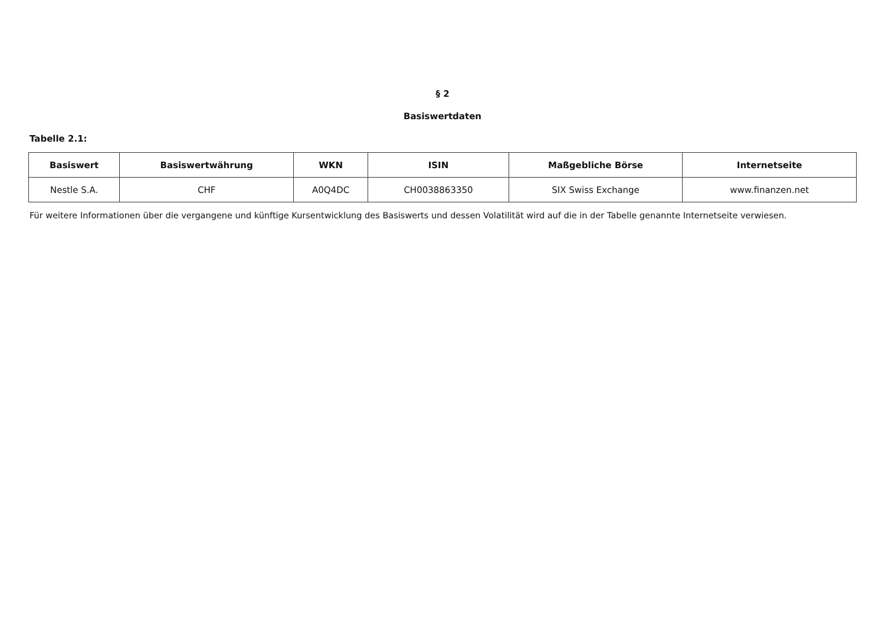§ 2
Basiswertdaten
Tabelle 2.1:
| Basiswert | Basiswertwährung | WKN | ISIN | Maßgebliche Börse | Internetseite |
| --- | --- | --- | --- | --- | --- |
| Nestle S.A. | CHF | A0Q4DC | CH0038863350 | SIX Swiss Exchange | www.finanzen.net |
Für weitere Informationen über die vergangene und künftige Kursentwicklung des Basiswerts und dessen Volatilität wird auf die in der Tabelle genannte Internetseite verwiesen.